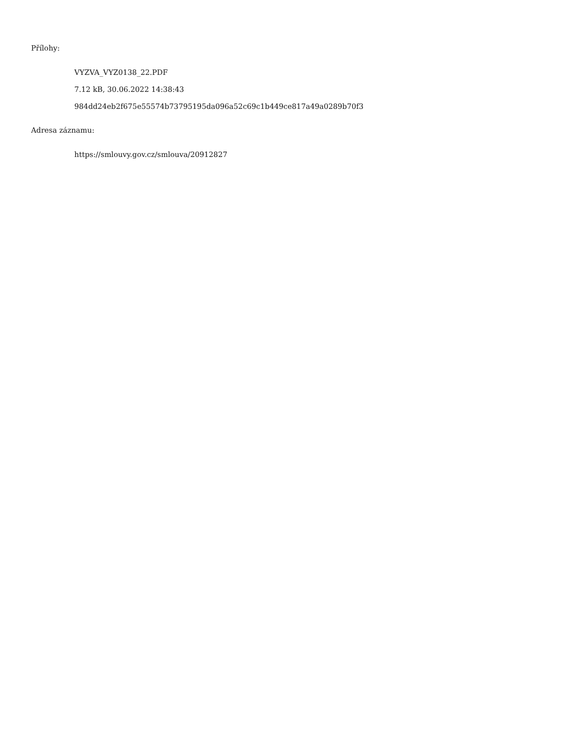Přílohy:
VYZVA_VYZ0138_22.PDF
7.12 kB, 30.06.2022 14:38:43
984dd24eb2f675e55574b73795195da096a52c69c1b449ce817a49a0289b70f3
Adresa záznamu:
https://smlouvy.gov.cz/smlouva/20912827